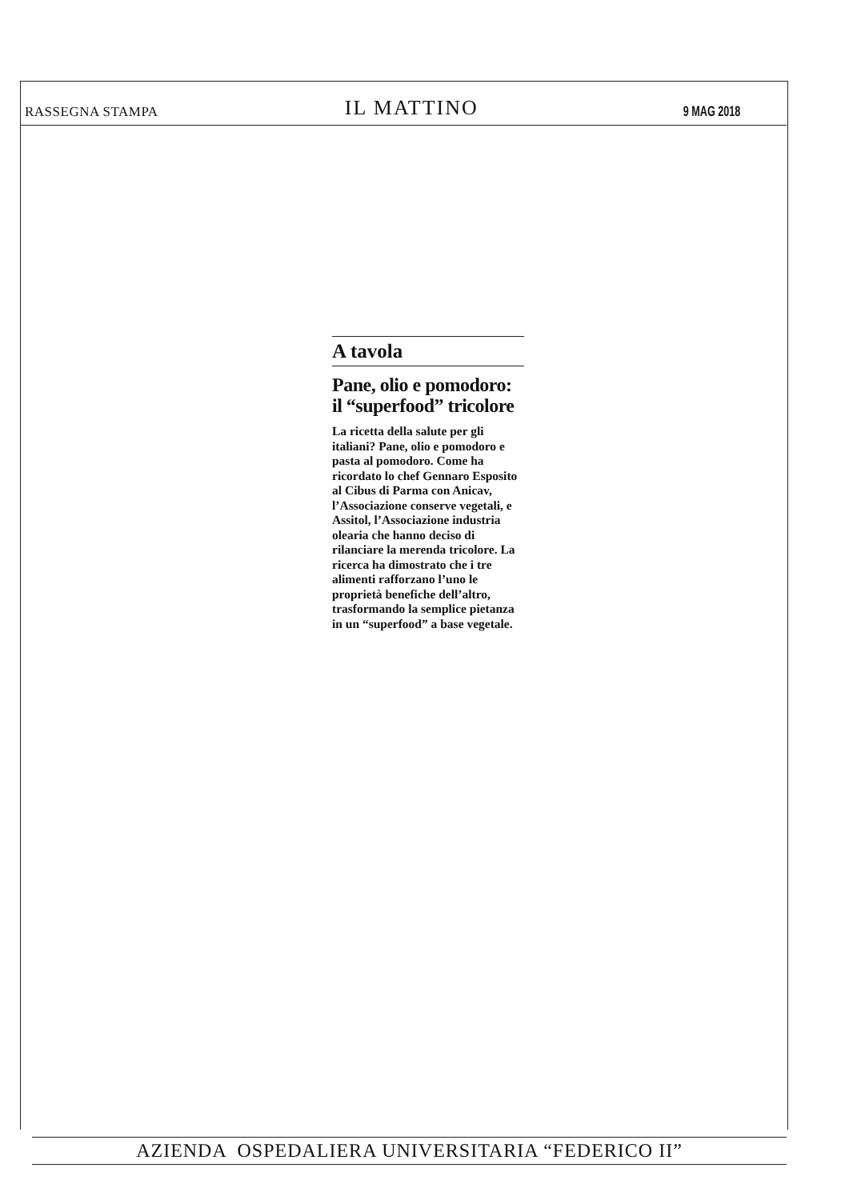RASSEGNA STAMPA IL MATTINO 9 MAG 2018
A tavola
Pane, olio e pomodoro: il “superfood” tricolore
La ricetta della salute per gli italiani? Pane, olio e pomodoro e pasta al pomodoro. Come ha ricordato lo chef Gennaro Esposito al Cibus di Parma con Anicav, l’Associazione conserve vegetali, e Assitol, l’Associazione industria olearia che hanno deciso di rilanciare la merenda tricolore. La ricerca ha dimostrato che i tre alimenti rafforzano l’uno le proprietà benefiche dell’altro, trasformando la semplice pietanza in un “superfood” a base vegetale.
AZIENDA OSPEDALIERA UNIVERSITARIA “FEDERICO II”